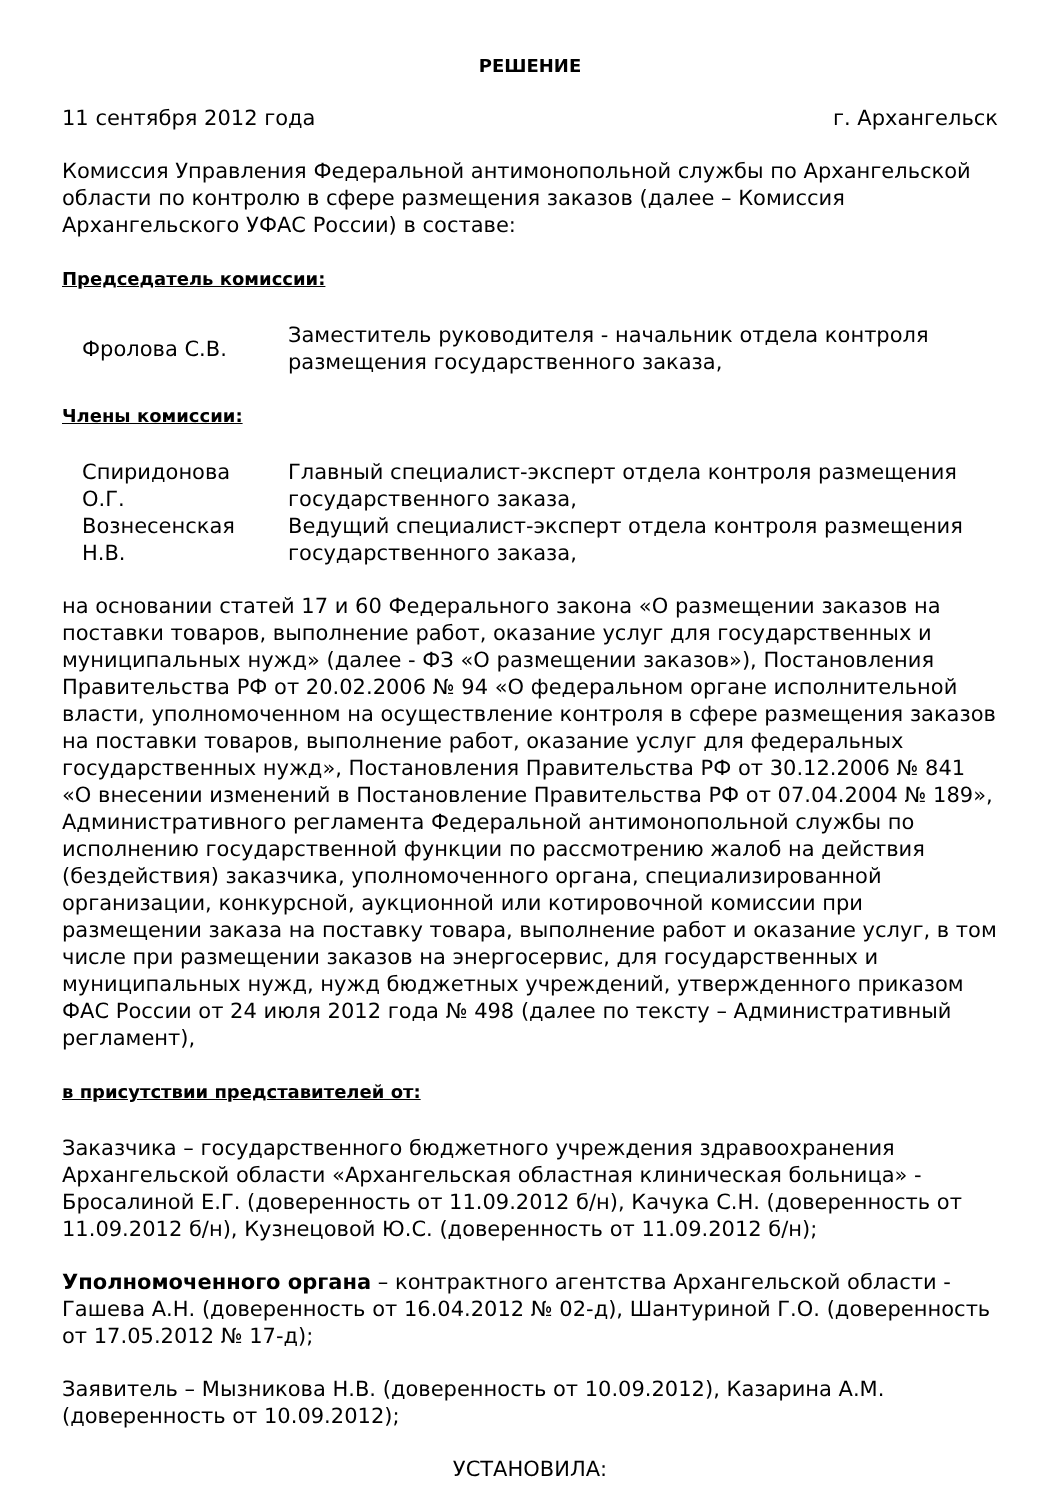РЕШЕНИЕ
11 сентября 2012 года г. Архангельск
Комиссия Управления Федеральной антимонопольной службы по Архангельской области по контролю в сфере размещения заказов (далее – Комиссия Архангельского УФАС России) в составе:
Председатель комиссии:
| Фролова С.В. | Заместитель руководителя - начальник отдела контроля размещения государственного заказа, |
Члены комиссии:
| Спиридонова О.Г. | Главный специалист-эксперт отдела контроля размещения государственного заказа, |
| Вознесенская Н.В. | Ведущий специалист-эксперт отдела контроля размещения государственного заказа, |
на основании статей 17 и 60 Федерального закона «О размещении заказов на поставки товаров, выполнение работ, оказание услуг для государственных и муниципальных нужд» (далее - ФЗ «О размещении заказов»), Постановления Правительства РФ от 20.02.2006 № 94 «О федеральном органе исполнительной власти, уполномоченном на осуществление контроля в сфере размещения заказов на поставки товаров, выполнение работ, оказание услуг для федеральных государственных нужд», Постановления Правительства РФ от 30.12.2006 № 841 «О внесении изменений в Постановление Правительства РФ от 07.04.2004 № 189», Административного регламента Федеральной антимонопольной службы по исполнению государственной функции по рассмотрению жалоб на действия (бездействия) заказчика, уполномоченного органа, специализированной организации, конкурсной, аукционной или котировочной комиссии при размещении заказа на поставку товара, выполнение работ и оказание услуг, в том числе при размещении заказов на энергосервис, для государственных и муниципальных нужд, нужд бюджетных учреждений, утвержденного приказом ФАС России от 24 июля 2012 года № 498 (далее по тексту – Административный регламент),
в присутствии представителей от:
Заказчика – государственного бюджетного учреждения здравоохранения Архангельской области «Архангельская областная клиническая больница» - Бросалиной Е.Г. (доверенность от 11.09.2012 б/н), Качука С.Н. (доверенность от 11.09.2012 б/н), Кузнецовой Ю.С. (доверенность от 11.09.2012 б/н);
Уполномоченного органа – контрактного агентства Архангельской области - Гашева А.Н. (доверенность от 16.04.2012 № 02-д), Шантуриной Г.О. (доверенность от 17.05.2012 № 17-д);
Заявитель – Мызникова Н.В. (доверенность от 10.09.2012), Казарина А.М. (доверенность от 10.09.2012);
УСТАНОВИЛА: